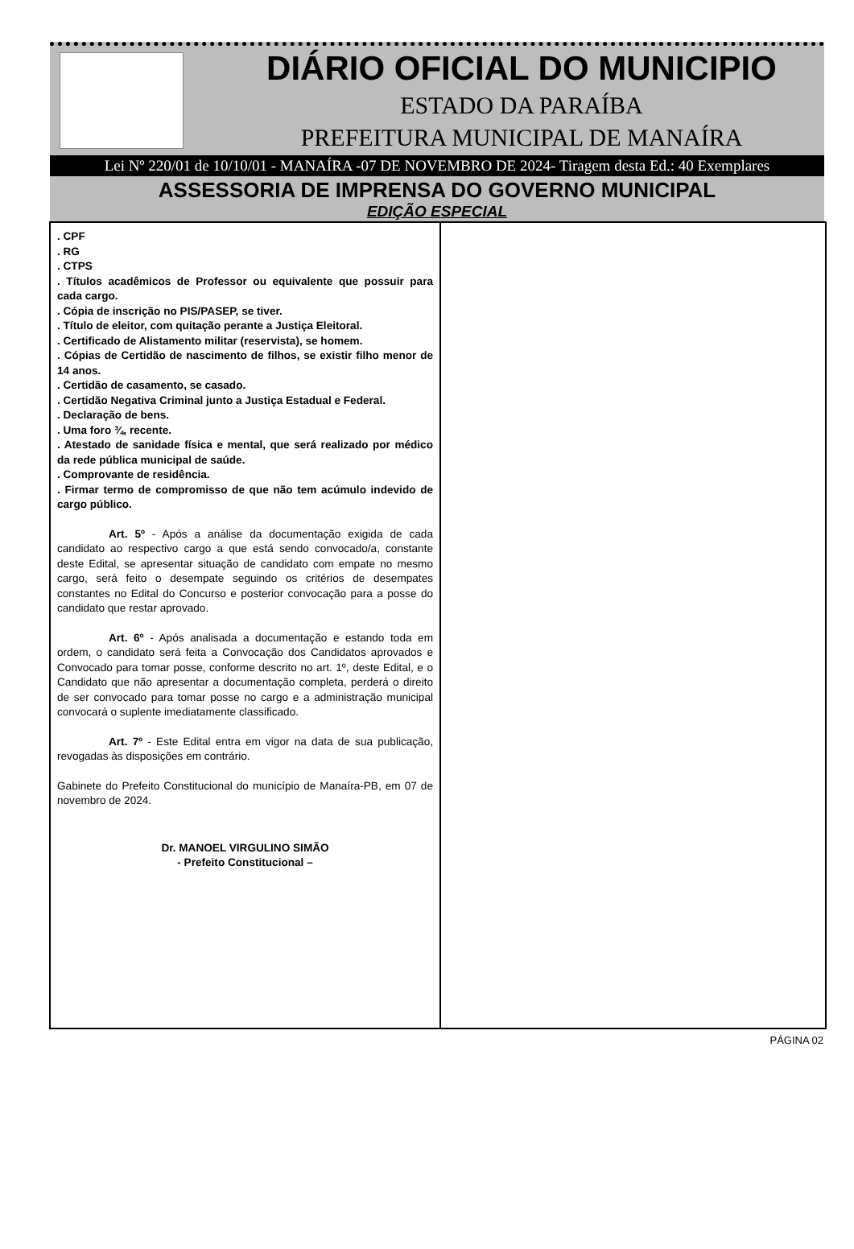DIÁRIO OFICIAL DO MUNICIPIO
ESTADO DA PARAÍBA
PREFEITURA MUNICIPAL DE MANAÍRA
Lei Nº 220/01 de 10/10/01 - MANAÍRA -07 DE NOVEMBRO DE 2024- Tiragem desta Ed.: 40 Exemplares
ASSESSORIA DE IMPRENSA DO GOVERNO MUNICIPAL
EDIÇÃO ESPECIAL
. CPF
. RG
. CTPS
. Títulos acadêmicos de Professor ou equivalente que possuir para cada cargo.
. Cópia de inscrição no PIS/PASEP, se tiver.
. Título de eleitor, com quitação perante a Justiça Eleitoral.
. Certificado de Alistamento militar (reservista), se homem.
. Cópias de Certidão de nascimento de filhos, se existir filho menor de 14 anos.
. Certidão de casamento, se casado.
. Certidão Negativa Criminal junto a Justiça Estadual e Federal.
. Declaração de bens.
. Uma foro ¾, recente.
. Atestado de sanidade física e mental, que será realizado por médico da rede pública municipal de saúde.
. Comprovante de residência.
. Firmar termo de compromisso de que não tem acúmulo indevido de cargo público.
Art. 5º - Após a análise da documentação exigida de cada candidato ao respectivo cargo a que está sendo convocado/a, constante deste Edital, se apresentar situação de candidato com empate no mesmo cargo, será feito o desempate seguindo os critérios de desempates constantes no Edital do Concurso e posterior convocação para a posse do candidato que restar aprovado.
Art. 6º - Após analisada a documentação e estando toda em ordem, o candidato será feita a Convocação dos Candidatos aprovados e Convocado para tomar posse, conforme descrito no art. 1º, deste Edital, e o Candidato que não apresentar a documentação completa, perderá o direito de ser convocado para tomar posse no cargo e a administração municipal convocará o suplente imediatamente classificado.
Art. 7º - Este Edital entra em vigor na data de sua publicação, revogadas às disposições em contrário.
Gabinete do Prefeito Constitucional do município de Manaíra-PB, em 07 de novembro de 2024.
Dr. MANOEL VIRGULINO SIMÃO
- Prefeito Constitucional –
PÁGINA 02